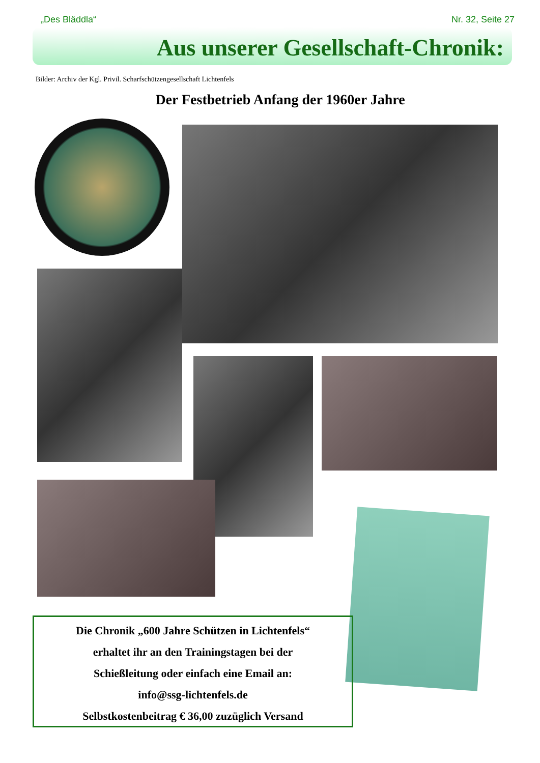„Des Bläddla“Nr. 32, Seite 27
Aus unserer Gesellschaft-Chronik:
Bilder: Archiv der Kgl. Privil. Scharfschützengesellschaft Lichtenfels
Der Festbetrieb Anfang der 1960er Jahre
Die Chronik „600 Jahre Schützen in Lichtenfels“
erhaltet ihr an den Trainingstagen bei der
Schießleitung oder einfach eine Email an:
info@ssg-lichtenfels.de
Selbstkostenbeitrag € 36,00 zuzüglich Versand